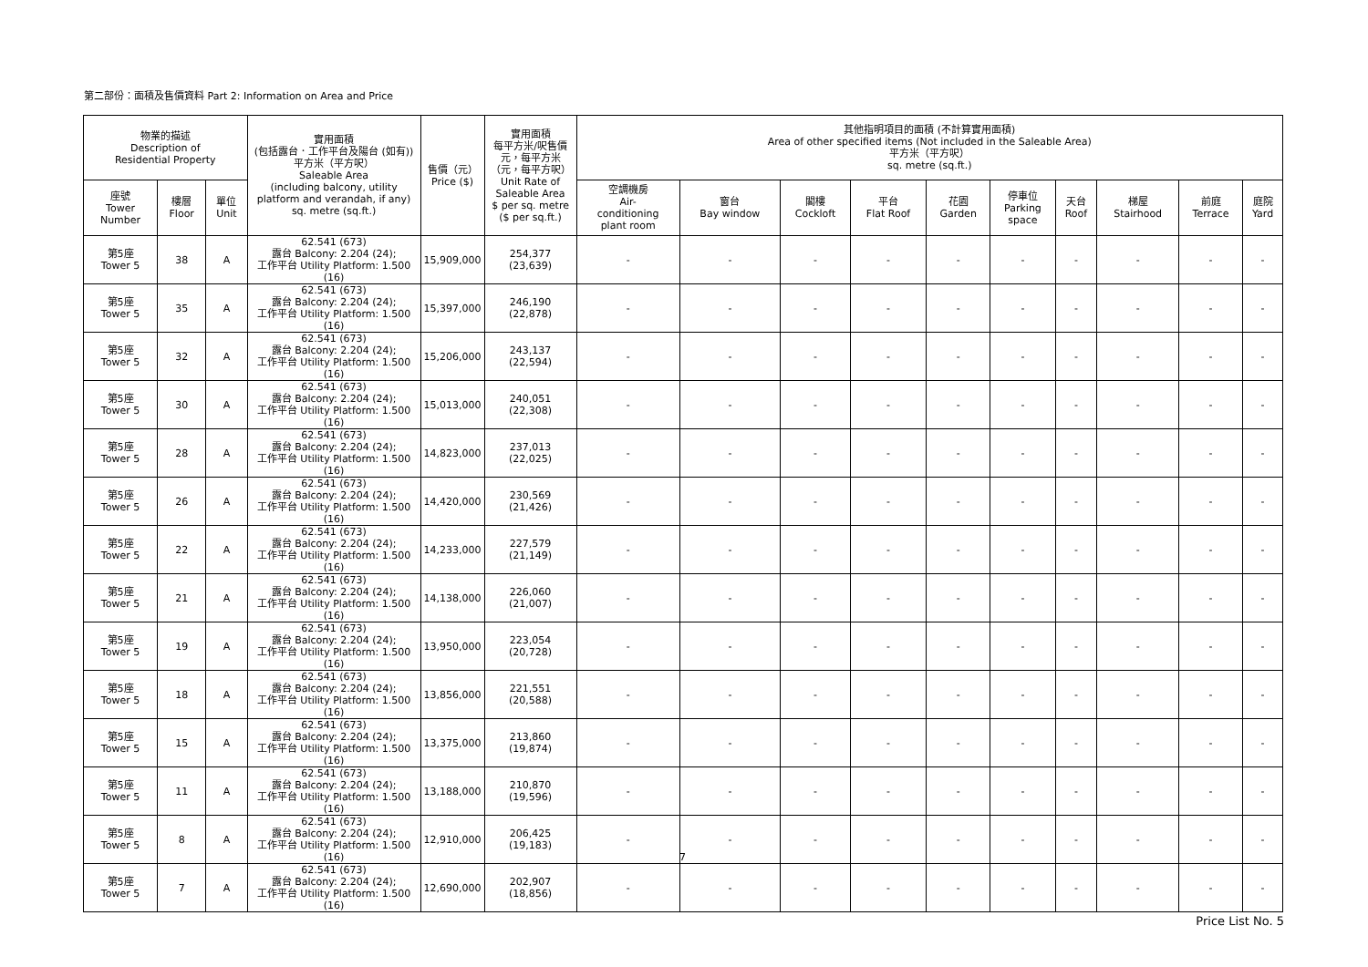第二部份：面積及售價資料 Part 2: Information on Area and Price
| 物業的描述 Description of Residential Property | | | 實用面積 (包括露台．工作平台及陽台 (如有)) 平方米（平方呎） Saleable Area (including balcony, utility platform and verandah, if any) sq. metre (sq.ft.) | 售價（元） Price ($) | 實用面積 每平方米/呎售價 元，每平方米 （元，每平方呎） Unit Rate of Saleable Area $ per sq. metre ($ per sq.ft.) | 其他指明項目的面積 (不計算實用面積) Area of other specified items (Not included in the Saleable Area) 平方米（平方呎） sq. metre (sq.ft.) | | | | | | | | | |
| --- | --- | --- | --- | --- | --- | --- | --- | --- | --- | --- | --- | --- | --- | --- | --- |
| 座號 Tower Number | 樓層 Floor | 單位 Unit | | | | 空調機房 Air- conditioning plant room | 窗台 Bay window | 閣樓 Cockloft | 平台 Flat Roof | 花園 Garden | 停車位 Parking space | 天台 Roof | 梯屋 Stairhood | 前庭 Terrace | 庭院 Yard |
| 第5座 Tower 5 | 38 | A | 62.541 (673) 露台 Balcony: 2.204 (24); 工作平台 Utility Platform: 1.500 (16) | 15,909,000 | 254,377 (23,639) | - | - | - | - | - | - | - | - | - | - |
| 第5座 Tower 5 | 35 | A | 62.541 (673) 露台 Balcony: 2.204 (24); 工作平台 Utility Platform: 1.500 (16) | 15,397,000 | 246,190 (22,878) | - | - | - | - | - | - | - | - | - | - |
| 第5座 Tower 5 | 32 | A | 62.541 (673) 露台 Balcony: 2.204 (24); 工作平台 Utility Platform: 1.500 (16) | 15,206,000 | 243,137 (22,594) | - | - | - | - | - | - | - | - | - | - |
| 第5座 Tower 5 | 30 | A | 62.541 (673) 露台 Balcony: 2.204 (24); 工作平台 Utility Platform: 1.500 (16) | 15,013,000 | 240,051 (22,308) | - | - | - | - | - | - | - | - | - | - |
| 第5座 Tower 5 | 28 | A | 62.541 (673) 露台 Balcony: 2.204 (24); 工作平台 Utility Platform: 1.500 (16) | 14,823,000 | 237,013 (22,025) | - | - | - | - | - | - | - | - | - | - |
| 第5座 Tower 5 | 26 | A | 62.541 (673) 露台 Balcony: 2.204 (24); 工作平台 Utility Platform: 1.500 (16) | 14,420,000 | 230,569 (21,426) | - | - | - | - | - | - | - | - | - | - |
| 第5座 Tower 5 | 22 | A | 62.541 (673) 露台 Balcony: 2.204 (24); 工作平台 Utility Platform: 1.500 (16) | 14,233,000 | 227,579 (21,149) | - | - | - | - | - | - | - | - | - | - |
| 第5座 Tower 5 | 21 | A | 62.541 (673) 露台 Balcony: 2.204 (24); 工作平台 Utility Platform: 1.500 (16) | 14,138,000 | 226,060 (21,007) | - | - | - | - | - | - | - | - | - | - |
| 第5座 Tower 5 | 19 | A | 62.541 (673) 露台 Balcony: 2.204 (24); 工作平台 Utility Platform: 1.500 (16) | 13,950,000 | 223,054 (20,728) | - | - | - | - | - | - | - | - | - | - |
| 第5座 Tower 5 | 18 | A | 62.541 (673) 露台 Balcony: 2.204 (24); 工作平台 Utility Platform: 1.500 (16) | 13,856,000 | 221,551 (20,588) | - | - | - | - | - | - | - | - | - | - |
| 第5座 Tower 5 | 15 | A | 62.541 (673) 露台 Balcony: 2.204 (24); 工作平台 Utility Platform: 1.500 (16) | 13,375,000 | 213,860 (19,874) | - | - | - | - | - | - | - | - | - | - |
| 第5座 Tower 5 | 11 | A | 62.541 (673) 露台 Balcony: 2.204 (24); 工作平台 Utility Platform: 1.500 (16) | 13,188,000 | 210,870 (19,596) | - | - | - | - | - | - | - | - | - | - |
| 第5座 Tower 5 | 8 | A | 62.541 (673) 露台 Balcony: 2.204 (24); 工作平台 Utility Platform: 1.500 (16) | 12,910,000 | 206,425 (19,183) | - | - | - | - | - | - | - | - | - | - |
| 第5座 Tower 5 | 7 | A | 62.541 (673) 露台 Balcony: 2.204 (24); 工作平台 Utility Platform: 1.500 (16) | 12,690,000 | 202,907 (18,856) | - | - | - | - | - | - | - | - | - | - |
7
Price List No. 5